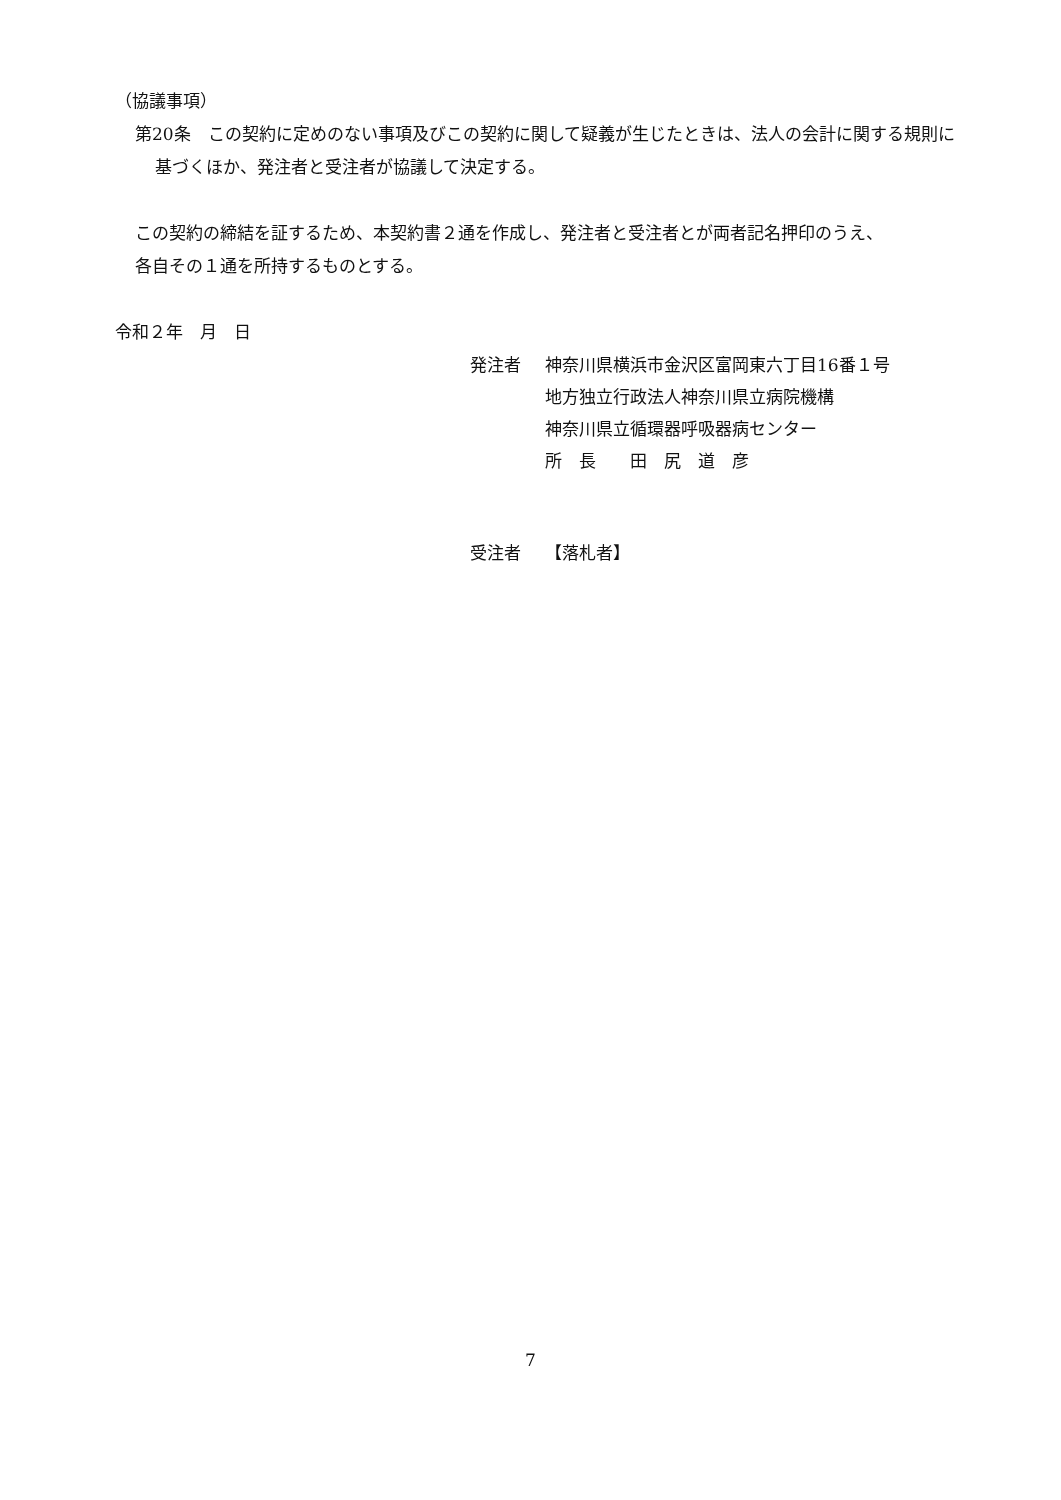（協議事項）
第20条　この契約に定めのない事項及びこの契約に関して疑義が生じたときは、法人の会計に関する規則に基づくほか、発注者と受注者が協議して決定する。
この契約の締結を証するため、本契約書２通を作成し、発注者と受注者とが両者記名押印のうえ、
各自その１通を所持するものとする。
令和２年　月　日
| 発注者 | 神奈川県横浜市金沢区富岡東六丁目16番１号 地方独立行政法人神奈川県立病院機構 神奈川県立循環器呼吸器病センター 所 長 田 尻 道 彦 |
| 受注者 | 【落札者】 |
7